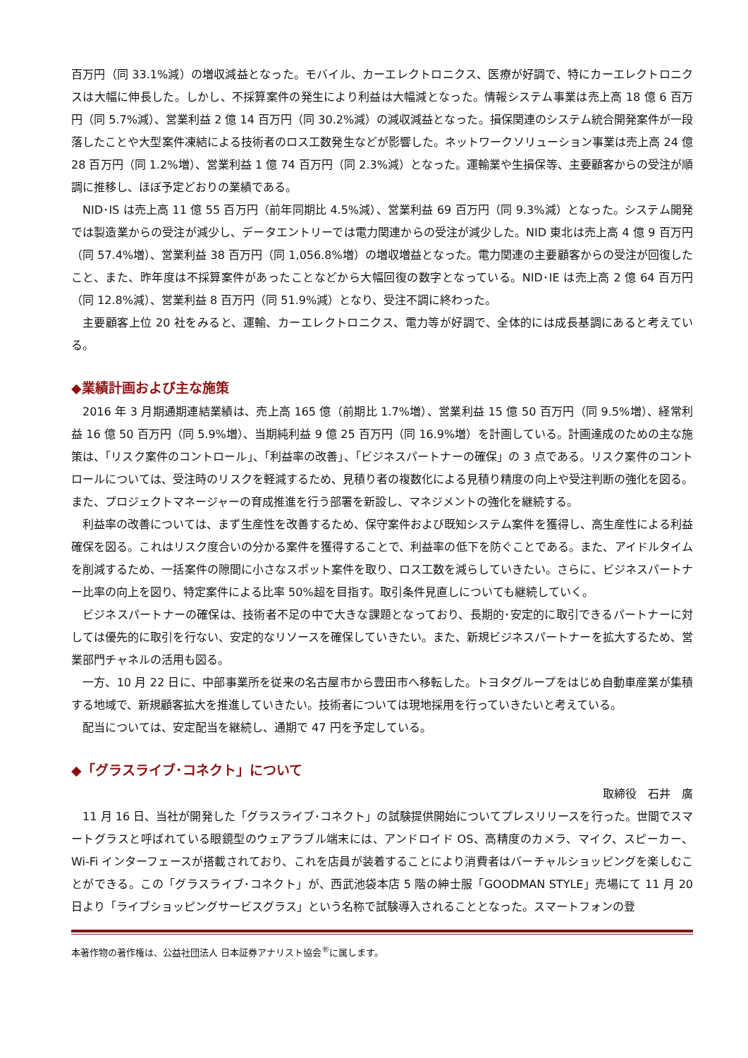百万円（同 33.1%減）の増収減益となった。モバイル、カーエレクトロニクス、医療が好調で、特にカーエレクトロニクスは大幅に伸長した。しかし、不採算案件の発生により利益は大幅減となった。情報システム事業は売上高 18 億 6 百万円（同 5.7%減）、営業利益 2 億 14 百万円（同 30.2%減）の減収減益となった。損保関連のシステム統合開発案件が一段落したことや大型案件凍結による技術者のロス工数発生などが影響した。ネットワークソリューション事業は売上高 24 億 28 百万円（同 1.2%増）、営業利益 1 億 74 百万円（同 2.3%減）となった。運輸業や生損保等、主要顧客からの受注が順調に推移し、ほぼ予定どおりの業績である。
NID･IS は売上高 11 億 55 百万円（前年同期比 4.5%減）、営業利益 69 百万円（同 9.3%減）となった。システム開発では製造業からの受注が減少し、データエントリーでは電力関連からの受注が減少した。NID 東北は売上高 4 億 9 百万円（同 57.4%増）、営業利益 38 百万円（同 1,056.8%増）の増収増益となった。電力関連の主要顧客からの受注が回復したこと、また、昨年度は不採算案件があったことなどから大幅回復の数字となっている。NID･IE は売上高 2 億 64 百万円（同 12.8%減）、営業利益 8 百万円（同 51.9%減）となり、受注不調に終わった。
主要顧客上位 20 社をみると、運輸、カーエレクトロニクス、電力等が好調で、全体的には成長基調にあると考えている。
◆業績計画および主な施策
2016 年 3 月期通期連結業績は、売上高 165 億（前期比 1.7%増）、営業利益 15 億 50 百万円（同 9.5%増）、経常利益 16 億 50 百万円（同 5.9%増）、当期純利益 9 億 25 百万円（同 16.9%増）を計画している。計画達成のための主な施策は、「リスク案件のコントロール」、「利益率の改善」、「ビジネスパートナーの確保」の 3 点である。リスク案件のコントロールについては、受注時のリスクを軽減するため、見積り者の複数化による見積り精度の向上や受注判断の強化を図る。また、プロジェクトマネージャーの育成推進を行う部署を新設し、マネジメントの強化を継続する。
利益率の改善については、まず生産性を改善するため、保守案件および既知システム案件を獲得し、高生産性による利益確保を図る。これはリスク度合いの分かる案件を獲得することで、利益率の低下を防ぐことである。また、アイドルタイムを削減するため、一括案件の隙間に小さなスポット案件を取り、ロス工数を減らしていきたい。さらに、ビジネスパートナー比率の向上を図り、特定案件による比率 50%超を目指す。取引条件見直しについても継続していく。
ビジネスパートナーの確保は、技術者不足の中で大きな課題となっており、長期的･安定的に取引できるパートナーに対しては優先的に取引を行ない、安定的なリソースを確保していきたい。また、新規ビジネスパートナーを拡大するため、営業部門チャネルの活用も図る。
一方、10 月 22 日に、中部事業所を従来の名古屋市から豊田市へ移転した。トヨタグループをはじめ自動車産業が集積する地域で、新規顧客拡大を推進していきたい。技術者については現地採用を行っていきたいと考えている。
配当については、安定配当を継続し、通期で 47 円を予定している。
◆「グラスライブ･コネクト」について
取締役　石井　廣
11 月 16 日、当社が開発した「グラスライブ･コネクト」の試験提供開始についてプレスリリースを行った。世間でスマートグラスと呼ばれている眼鏡型のウェアラブル端末には、アンドロイド OS、高精度のカメラ、マイク、スピーカー、Wi-Fi インターフェースが搭載されており、これを店員が装着することにより消費者はバーチャルショッピングを楽しむことができる。この「グラスライブ･コネクト」が、西武池袋本店 5 階の紳士服「GOODMAN STYLE」売場にて 11 月 20 日より「ライブショッピングサービスグラス」という名称で試験導入されることとなった。スマートフォンの登
本著作物の著作権は、公益社団法人 日本証券アナリスト協会<sup>®</sup>に属します。